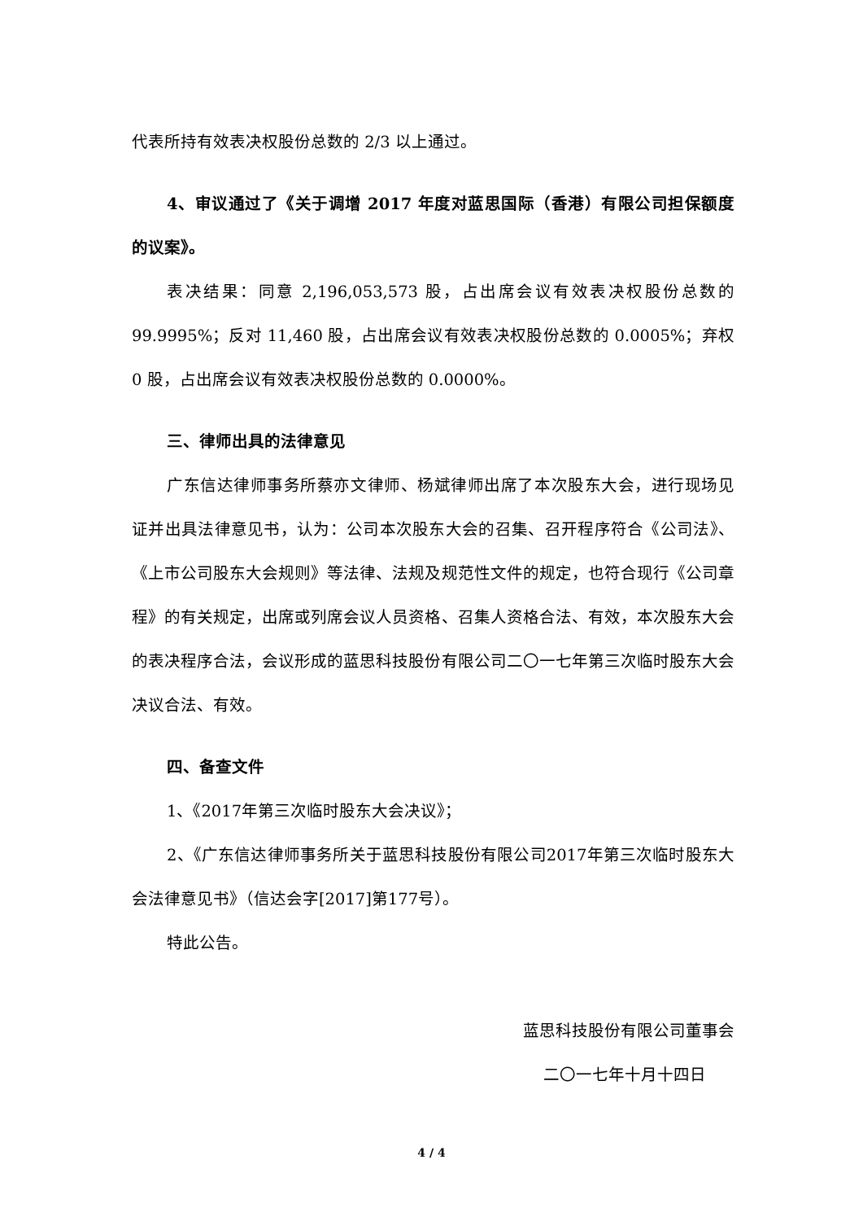代表所持有效表决权股份总数的 2/3 以上通过。
4、审议通过了《关于调增 2017 年度对蓝思国际（香港）有限公司担保额度的议案》。
表决结果：同意 2,196,053,573 股，占出席会议有效表决权股份总数的 99.9995%；反对 11,460 股，占出席会议有效表决权股份总数的 0.0005%；弃权 0 股，占出席会议有效表决权股份总数的 0.0000%。
三、律师出具的法律意见
广东信达律师事务所蔡亦文律师、杨斌律师出席了本次股东大会，进行现场见证并出具法律意见书，认为：公司本次股东大会的召集、召开程序符合《公司法》、《上市公司股东大会规则》等法律、法规及规范性文件的规定，也符合现行《公司章程》的有关规定，出席或列席会议人员资格、召集人资格合法、有效，本次股东大会的表决程序合法，会议形成的蓝思科技股份有限公司二〇一七年第三次临时股东大会决议合法、有效。
四、备查文件
1、《2017年第三次临时股东大会决议》；
2、《广东信达律师事务所关于蓝思科技股份有限公司2017年第三次临时股东大会法律意见书》（信达会字[2017]第177号）。
特此公告。
蓝思科技股份有限公司董事会
二〇一七年十月十四日
4 / 4